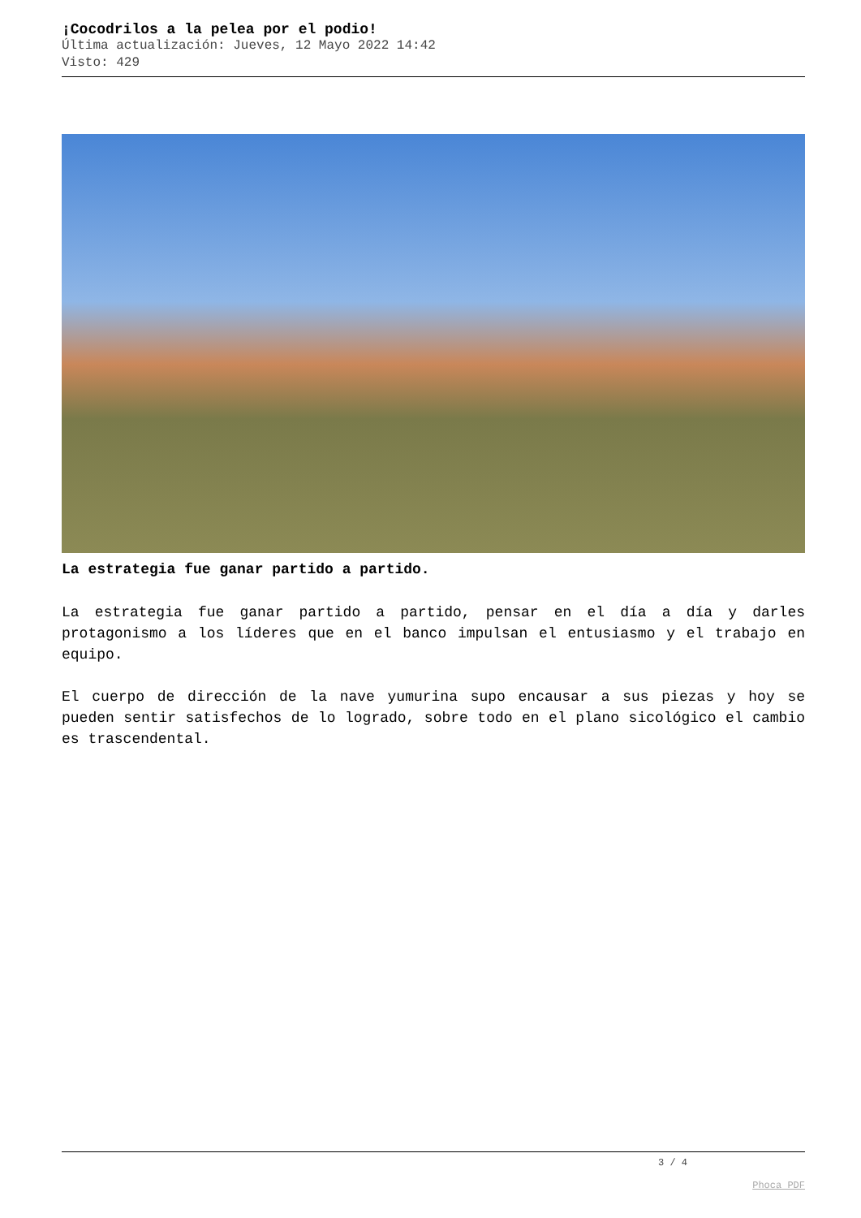¡Cocodrilos a la pelea por el podio!
Última actualización: Jueves, 12 Mayo 2022 14:42
Visto: 429
La estrategia fue ganar partido a partido.
La estrategia fue ganar partido a partido, pensar en el día a día y darles protagonismo a los líderes que en el banco impulsan el entusiasmo y el trabajo en equipo.
El cuerpo de dirección de la nave yumurina supo encausar a sus piezas y hoy se pueden sentir satisfechos de lo logrado, sobre todo en el plano sicológico el cambio es trascendental.
3 / 4
Phoca PDF